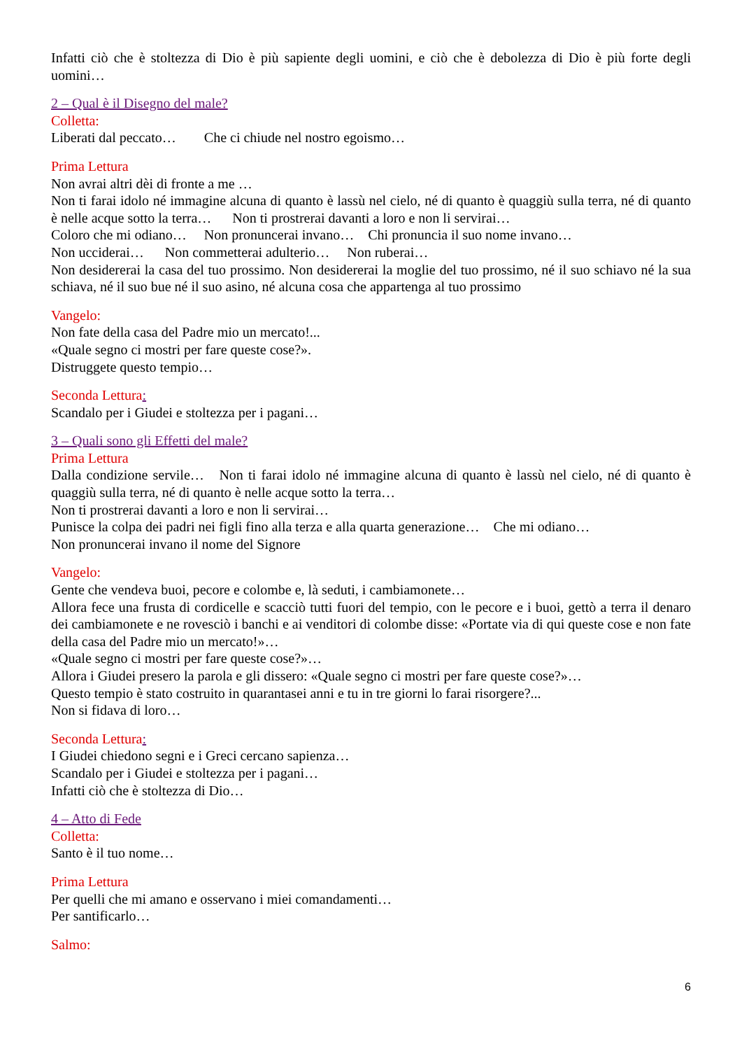Infatti ciò che è stoltezza di Dio è più sapiente degli uomini, e ciò che è debolezza di Dio è più forte degli uomini…
2 – Qual è il Disegno del male?
Colletta:
Liberati dal peccato… Che ci chiude nel nostro egoismo…
Prima Lettura
Non avrai altri dèi di fronte a me …
Non ti farai idolo né immagine alcuna di quanto è lassù nel cielo, né di quanto è quaggiù sulla terra, né di quanto è nelle acque sotto la terra… Non ti prostrerai davanti a loro e non li servirai…
Coloro che mi odiano… Non pronuncerai invano… Chi pronuncia il suo nome invano…
Non ucciderai… Non commetterai adulterio… Non ruberai…
Non desidererai la casa del tuo prossimo. Non desidererai la moglie del tuo prossimo, né il suo schiavo né la sua schiava, né il suo bue né il suo asino, né alcuna cosa che appartenga al tuo prossimo
Vangelo:
Non fate della casa del Padre mio un mercato!...
«Quale segno ci mostri per fare queste cose?».
Distruggete questo tempio…
Seconda Lettura:
Scandalo per i Giudei e stoltezza per i pagani…
3 – Quali sono gli Effetti del male?
Prima Lettura
Dalla condizione servile… Non ti farai idolo né immagine alcuna di quanto è lassù nel cielo, né di quanto è quaggiù sulla terra, né di quanto è nelle acque sotto la terra…
Non ti prostrerai davanti a loro e non li servirai…
Punisce la colpa dei padri nei figli fino alla terza e alla quarta generazione… Che mi odiano…
Non pronuncerai invano il nome del Signore
Vangelo:
Gente che vendeva buoi, pecore e colombe e, là seduti, i cambiamonete…
Allora fece una frusta di cordicelle e scacciò tutti fuori del tempio, con le pecore e i buoi, gettò a terra il denaro dei cambiamonete e ne rovesciò i banchi e ai venditori di colombe disse: «Portate via di qui queste cose e non fate della casa del Padre mio un mercato!»…
«Quale segno ci mostri per fare queste cose?»…
Allora i Giudei presero la parola e gli dissero: «Quale segno ci mostri per fare queste cose?»…
Questo tempio è stato costruito in quarantasei anni e tu in tre giorni lo farai risorgere?...
Non si fidava di loro…
Seconda Lettura:
I Giudei chiedono segni e i Greci cercano sapienza…
Scandalo per i Giudei e stoltezza per i pagani…
Infatti ciò che è stoltezza di Dio…
4 – Atto di Fede
Colletta:
Santo è il tuo nome…
Prima Lettura
Per quelli che mi amano e osservano i miei comandamenti…
Per santificarlo…
Salmo:
6